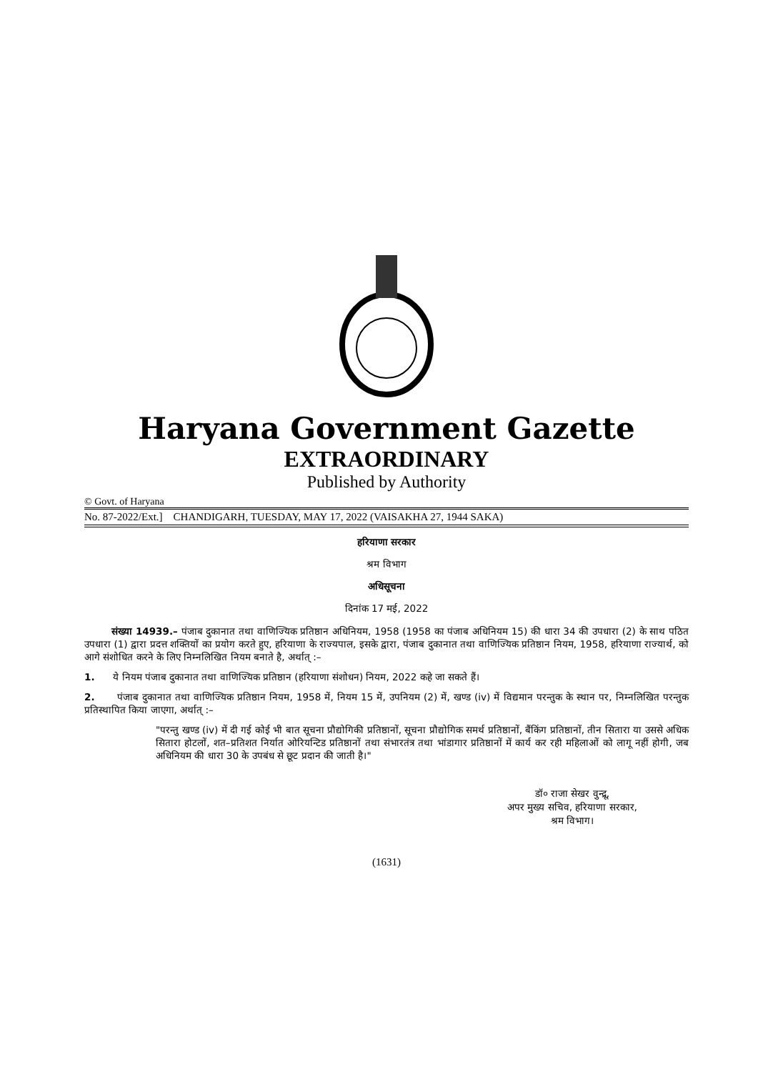Haryana Government Gazette
EXTRAORDINARY
Published by Authority
© Govt. of Haryana
No. 87-2022/Ext.] CHANDIGARH, TUESDAY, MAY 17, 2022 (VAISAKHA 27, 1944 SAKA)
हरियाणा सरकार
श्रम विभाग
अधिसूचना
दिनांक 17 मई, 2022
संख्या 14939.– पंजाब दुकानात तथा वाणिज्यिक प्रतिष्ठान अधिनियम, 1958 (1958 का पंजाब अधिनियम 15) की धारा 34 की उपधारा (2) के साथ पठित उपधारा (1) द्वारा प्रदत्त शक्तियों का प्रयोग करते हुए, हरियाणा के राज्यपाल, इसके द्वारा, पंजाब दुकानात तथा वाणिज्यिक प्रतिष्ठान नियम, 1958, हरियाणा राज्यार्थ, को आगे संशोधित करने के लिए निम्नलिखित नियम बनाते है, अर्थात् :–
1. ये नियम पंजाब दुकानात तथा वाणिज्यिक प्रतिष्ठान (हरियाणा संशोधन) नियम, 2022 कहे जा सकते हैं।
2. पंजाब दुकानात तथा वाणिज्यिक प्रतिष्ठान नियम, 1958 में, नियम 15 में, उपनियम (2) में, खण्ड (iv) में विद्यमान परन्तुक के स्थान पर, निम्नलिखित परन्तुक प्रतिस्थापित किया जाएगा, अर्थात् :–
"परन्तु खण्ड (iv) में दी गई कोई भी बात सूचना प्रौद्योगिकी प्रतिष्ठानों, सूचना प्रौद्योगिक समर्थ प्रतिष्ठानों, बैंकिंग प्रतिष्ठानों, तीन सितारा या उससे अधिक सितारा होटलों, शत–प्रतिशत निर्यात ओरियन्टिड प्रतिष्ठानों तथा संभारतंत्र तथा भांडागार प्रतिष्ठानों में कार्य कर रही महिलाओं को लागू नहीं होगी, जब अधिनियम की धारा 30 के उपबंध से छूट प्रदान की जाती है।"
डॉ० राजा सेखर वुन्द्रू,
अपर मुख्य सचिव, हरियाणा सरकार,
श्रम विभाग।
(1631)